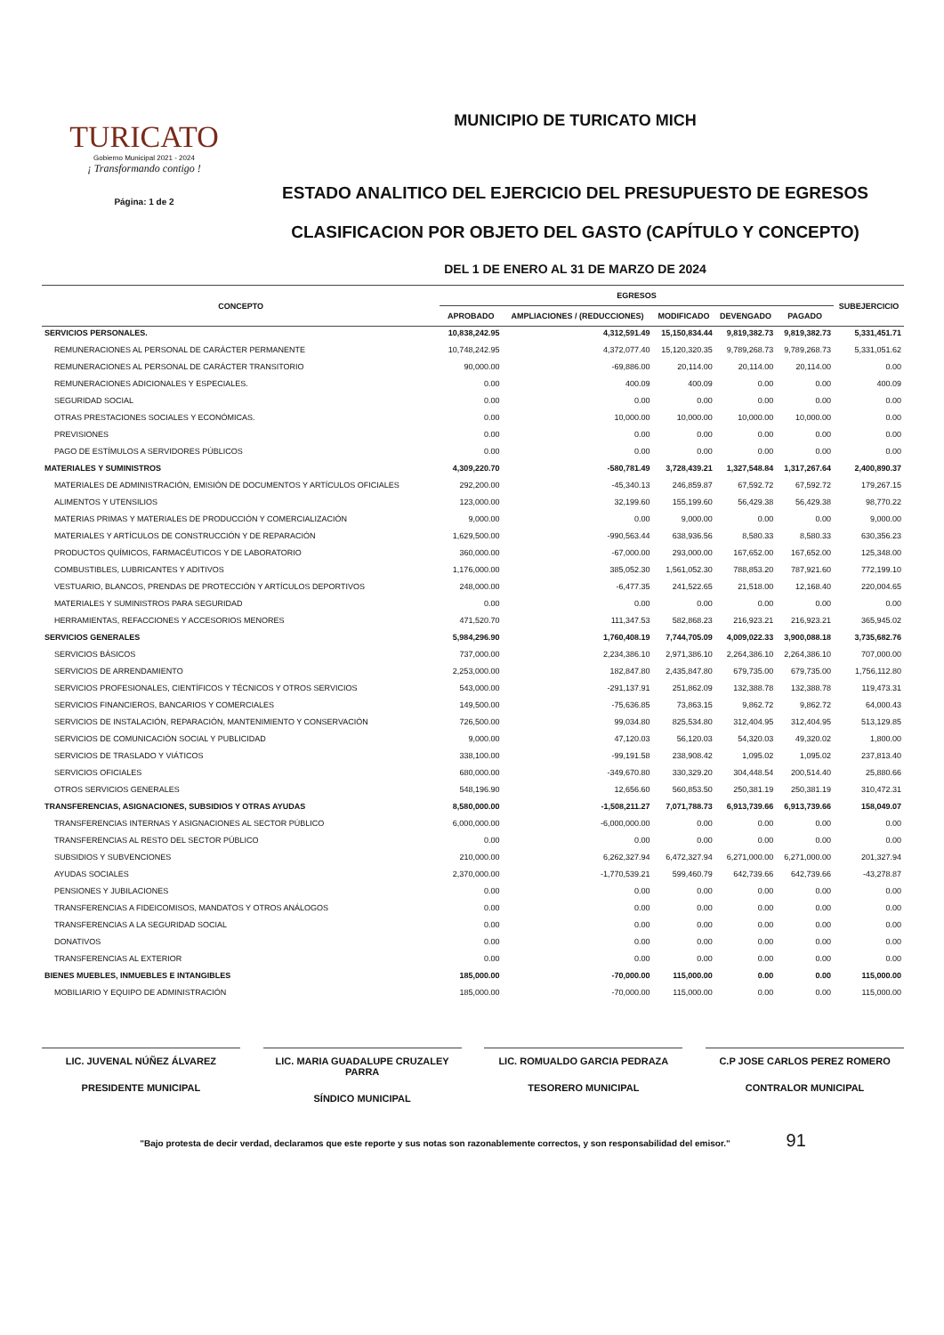TURICATO
Gobierno Municipal 2021 - 2024
¡ Transformando contigo !
Página: 1 de 2
MUNICIPIO DE TURICATO MICH
ESTADO ANALITICO DEL EJERCICIO DEL PRESUPUESTO DE EGRESOS
CLASIFICACION POR OBJETO DEL GASTO (CAPÍTULO Y CONCEPTO)
DEL 1 DE ENERO AL 31 DE MARZO DE 2024
| CONCEPTO | EGRESOS | | | | | SUBEJERCICIO |
| --- | --- | --- | --- | --- | --- | --- |
| | APROBADO | AMPLIACIONES / (REDUCCIONES) | MODIFICADO | DEVENGADO | PAGADO | |
| SERVICIOS PERSONALES. | 10,838,242.95 | 4,312,591.49 | 15,150,834.44 | 9,819,382.73 | 9,819,382.73 | 5,331,451.71 |
| REMUNERACIONES AL PERSONAL DE CARÁCTER PERMANENTE | 10,748,242.95 | 4,372,077.40 | 15,120,320.35 | 9,789,268.73 | 9,789,268.73 | 5,331,051.62 |
| REMUNERACIONES AL PERSONAL DE CARÁCTER TRANSITORIO | 90,000.00 | -69,886.00 | 20,114.00 | 20,114.00 | 20,114.00 | 0.00 |
| REMUNERACIONES ADICIONALES Y ESPECIALES. | 0.00 | 400.09 | 400.09 | 0.00 | 0.00 | 400.09 |
| SEGURIDAD SOCIAL | 0.00 | 0.00 | 0.00 | 0.00 | 0.00 | 0.00 |
| OTRAS PRESTACIONES SOCIALES Y ECONÓMICAS. | 0.00 | 10,000.00 | 10,000.00 | 10,000.00 | 10,000.00 | 0.00 |
| PREVISIONES | 0.00 | 0.00 | 0.00 | 0.00 | 0.00 | 0.00 |
| PAGO DE ESTÍMULOS A SERVIDORES PÚBLICOS | 0.00 | 0.00 | 0.00 | 0.00 | 0.00 | 0.00 |
| MATERIALES Y SUMINISTROS | 4,309,220.70 | -580,781.49 | 3,728,439.21 | 1,327,548.84 | 1,317,267.64 | 2,400,890.37 |
| MATERIALES DE ADMINISTRACIÓN, EMISIÓN DE DOCUMENTOS Y ARTÍCULOS OFICIALES | 292,200.00 | -45,340.13 | 246,859.87 | 67,592.72 | 67,592.72 | 179,267.15 |
| ALIMENTOS Y UTENSILIOS | 123,000.00 | 32,199.60 | 155,199.60 | 56,429.38 | 56,429.38 | 98,770.22 |
| MATERIAS PRIMAS Y MATERIALES DE PRODUCCIÓN Y COMERCIALIZACIÓN | 9,000.00 | 0.00 | 9,000.00 | 0.00 | 0.00 | 9,000.00 |
| MATERIALES Y ARTÍCULOS DE CONSTRUCCIÓN Y DE REPARACIÓN | 1,629,500.00 | -990,563.44 | 638,936.56 | 8,580.33 | 8,580.33 | 630,356.23 |
| PRODUCTOS QUÍMICOS, FARMACÉUTICOS Y DE LABORATORIO | 360,000.00 | -67,000.00 | 293,000.00 | 167,652.00 | 167,652.00 | 125,348.00 |
| COMBUSTIBLES, LUBRICANTES Y ADITIVOS | 1,176,000.00 | 385,052.30 | 1,561,052.30 | 788,853.20 | 787,921.60 | 772,199.10 |
| VESTUARIO, BLANCOS, PRENDAS DE PROTECCIÓN Y ARTÍCULOS DEPORTIVOS | 248,000.00 | -6,477.35 | 241,522.65 | 21,518.00 | 12,168.40 | 220,004.65 |
| MATERIALES Y SUMINISTROS PARA SEGURIDAD | 0.00 | 0.00 | 0.00 | 0.00 | 0.00 | 0.00 |
| HERRAMIENTAS, REFACCIONES Y ACCESORIOS MENORES | 471,520.70 | 111,347.53 | 582,868.23 | 216,923.21 | 216,923.21 | 365,945.02 |
| SERVICIOS GENERALES | 5,984,296.90 | 1,760,408.19 | 7,744,705.09 | 4,009,022.33 | 3,900,088.18 | 3,735,682.76 |
| SERVICIOS BÁSICOS | 737,000.00 | 2,234,386.10 | 2,971,386.10 | 2,264,386.10 | 2,264,386.10 | 707,000.00 |
| SERVICIOS DE ARRENDAMIENTO | 2,253,000.00 | 182,847.80 | 2,435,847.80 | 679,735.00 | 679,735.00 | 1,756,112.80 |
| SERVICIOS PROFESIONALES, CIENTÍFICOS Y TÉCNICOS Y OTROS SERVICIOS | 543,000.00 | -291,137.91 | 251,862.09 | 132,388.78 | 132,388.78 | 119,473.31 |
| SERVICIOS FINANCIEROS, BANCARIOS Y COMERCIALES | 149,500.00 | -75,636.85 | 73,863.15 | 9,862.72 | 9,862.72 | 64,000.43 |
| SERVICIOS DE INSTALACIÓN, REPARACIÓN, MANTENIMIENTO Y CONSERVACIÓN | 726,500.00 | 99,034.80 | 825,534.80 | 312,404.95 | 312,404.95 | 513,129.85 |
| SERVICIOS DE COMUNICACIÓN SOCIAL Y PUBLICIDAD | 9,000.00 | 47,120.03 | 56,120.03 | 54,320.03 | 49,320.02 | 1,800.00 |
| SERVICIOS DE TRASLADO Y VIÁTICOS | 338,100.00 | -99,191.58 | 238,908.42 | 1,095.02 | 1,095.02 | 237,813.40 |
| SERVICIOS OFICIALES | 680,000.00 | -349,670.80 | 330,329.20 | 304,448.54 | 200,514.40 | 25,880.66 |
| OTROS SERVICIOS GENERALES | 548,196.90 | 12,656.60 | 560,853.50 | 250,381.19 | 250,381.19 | 310,472.31 |
| TRANSFERENCIAS, ASIGNACIONES, SUBSIDIOS Y OTRAS AYUDAS | 8,580,000.00 | -1,508,211.27 | 7,071,788.73 | 6,913,739.66 | 6,913,739.66 | 158,049.07 |
| TRANSFERENCIAS INTERNAS Y ASIGNACIONES AL SECTOR PÚBLICO | 6,000,000.00 | -6,000,000.00 | 0.00 | 0.00 | 0.00 | 0.00 |
| TRANSFERENCIAS AL RESTO DEL SECTOR PÚBLICO | 0.00 | 0.00 | 0.00 | 0.00 | 0.00 | 0.00 |
| SUBSIDIOS Y SUBVENCIONES | 210,000.00 | 6,262,327.94 | 6,472,327.94 | 6,271,000.00 | 6,271,000.00 | 201,327.94 |
| AYUDAS SOCIALES | 2,370,000.00 | -1,770,539.21 | 599,460.79 | 642,739.66 | 642,739.66 | -43,278.87 |
| PENSIONES Y JUBILACIONES | 0.00 | 0.00 | 0.00 | 0.00 | 0.00 | 0.00 |
| TRANSFERENCIAS A FIDEICOMISOS, MANDATOS Y OTROS ANÁLOGOS | 0.00 | 0.00 | 0.00 | 0.00 | 0.00 | 0.00 |
| TRANSFERENCIAS A LA SEGURIDAD SOCIAL | 0.00 | 0.00 | 0.00 | 0.00 | 0.00 | 0.00 |
| DONATIVOS | 0.00 | 0.00 | 0.00 | 0.00 | 0.00 | 0.00 |
| TRANSFERENCIAS AL EXTERIOR | 0.00 | 0.00 | 0.00 | 0.00 | 0.00 | 0.00 |
| BIENES MUEBLES, INMUEBLES E INTANGIBLES | 185,000.00 | -70,000.00 | 115,000.00 | 0.00 | 0.00 | 115,000.00 |
| MOBILIARIO Y EQUIPO DE ADMINISTRACIÓN | 185,000.00 | -70,000.00 | 115,000.00 | 0.00 | 0.00 | 115,000.00 |
LIC. JUVENAL NÚÑEZ ÁLVAREZ
PRESIDENTE MUNICIPAL
LIC. MARIA GUADALUPE CRUZALEY PARRA
SÍNDICO MUNICIPAL
LIC. ROMUALDO GARCIA PEDRAZA
TESORERO MUNICIPAL
C.P JOSE CARLOS PEREZ ROMERO
CONTRALOR MUNICIPAL
"Bajo protesta de decir verdad, declaramos que este reporte y sus notas son razonablemente correctos, y son responsabilidad del emisor." 91